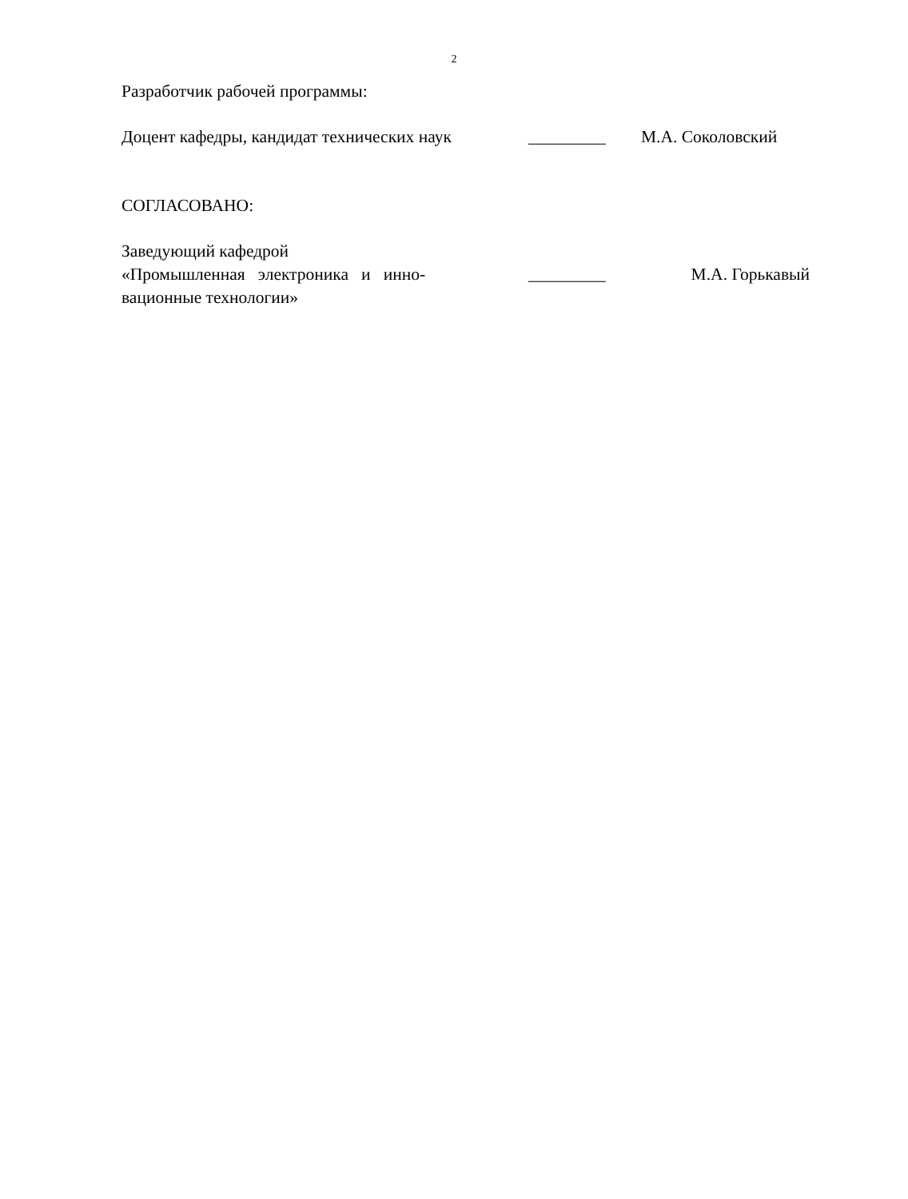2
Разработчик рабочей программы:
Доцент кафедры, кандидат технических наук
_________ М.А. Соколовский
СОГЛАСОВАНО:
Заведующий кафедрой
«Промышленная электроника и инно-
вационные технологии»
_________ М.А. Горькавый